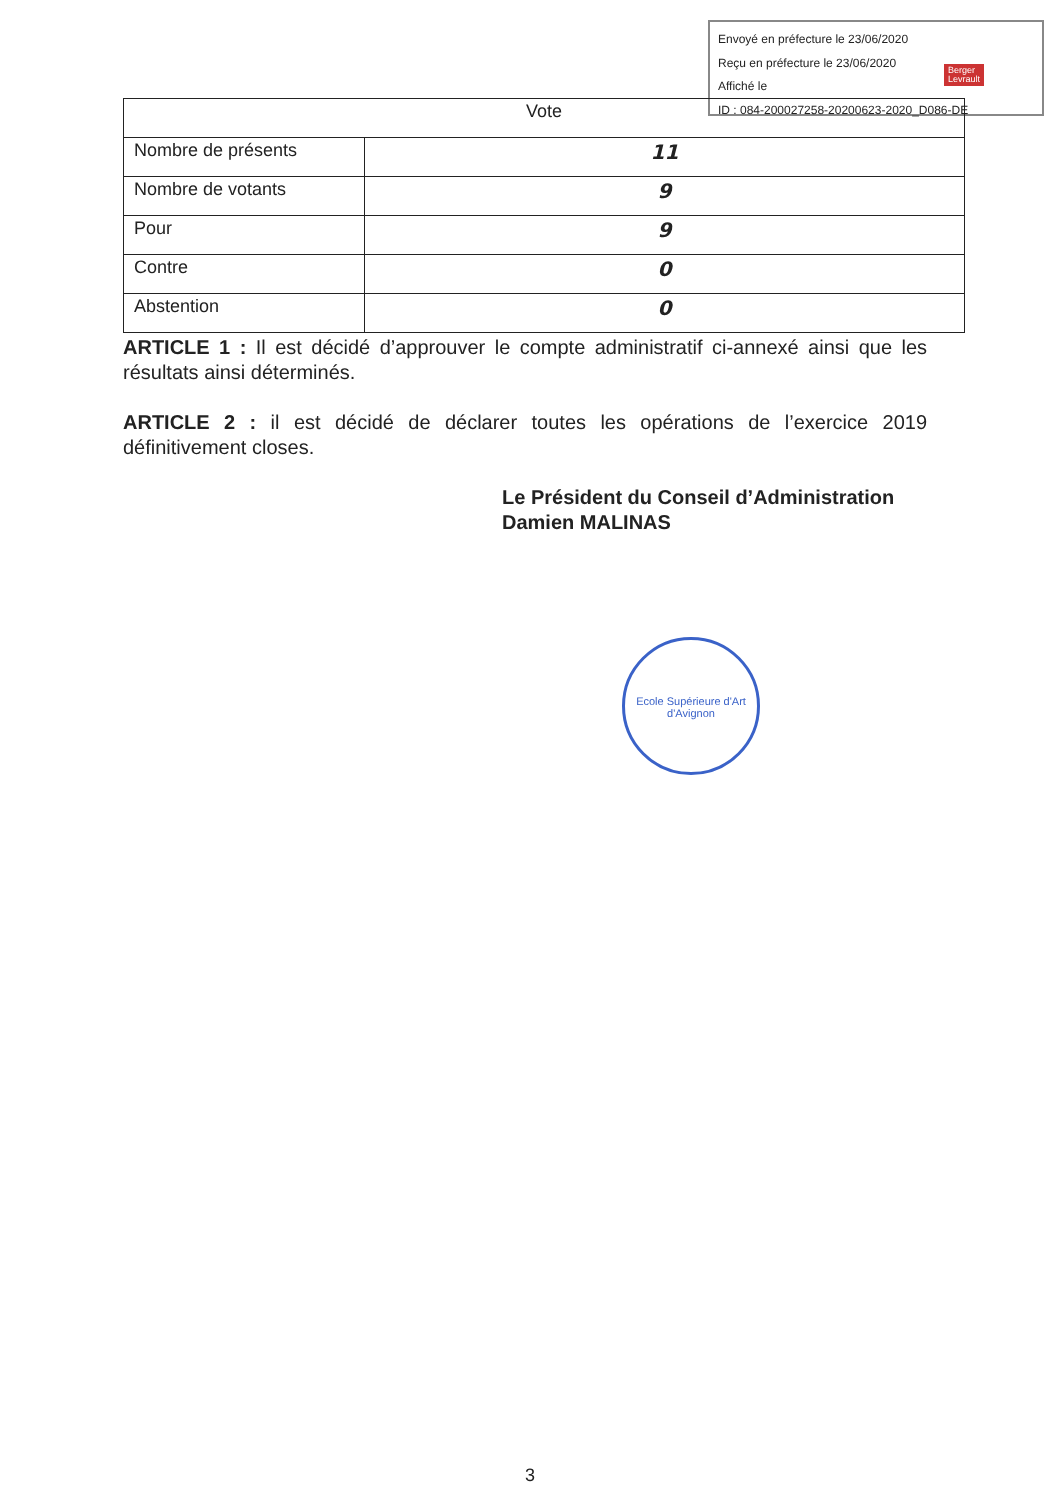Envoyé en préfecture le 23/06/2020
Reçu en préfecture le 23/06/2020
Affiché le
ID : 084-200027258-20200623-2020_D086-DE
Berger
Levrault
| Vote | |
| --- | --- |
| Nombre de présents | 11 |
| Nombre de votants | 9 |
| Pour | 9 |
| Contre | 0 |
| Abstention | 0 |
ARTICLE 1 : Il est décidé d’approuver le compte administratif ci-annexé ainsi que les résultats ainsi déterminés.
ARTICLE 2 : il est décidé de déclarer toutes les opérations de l’exercice 2019 définitivement closes.
Le Président du Conseil d’Administration
Damien MALINAS
Ecole Supérieure d'Art d'Avignon
3